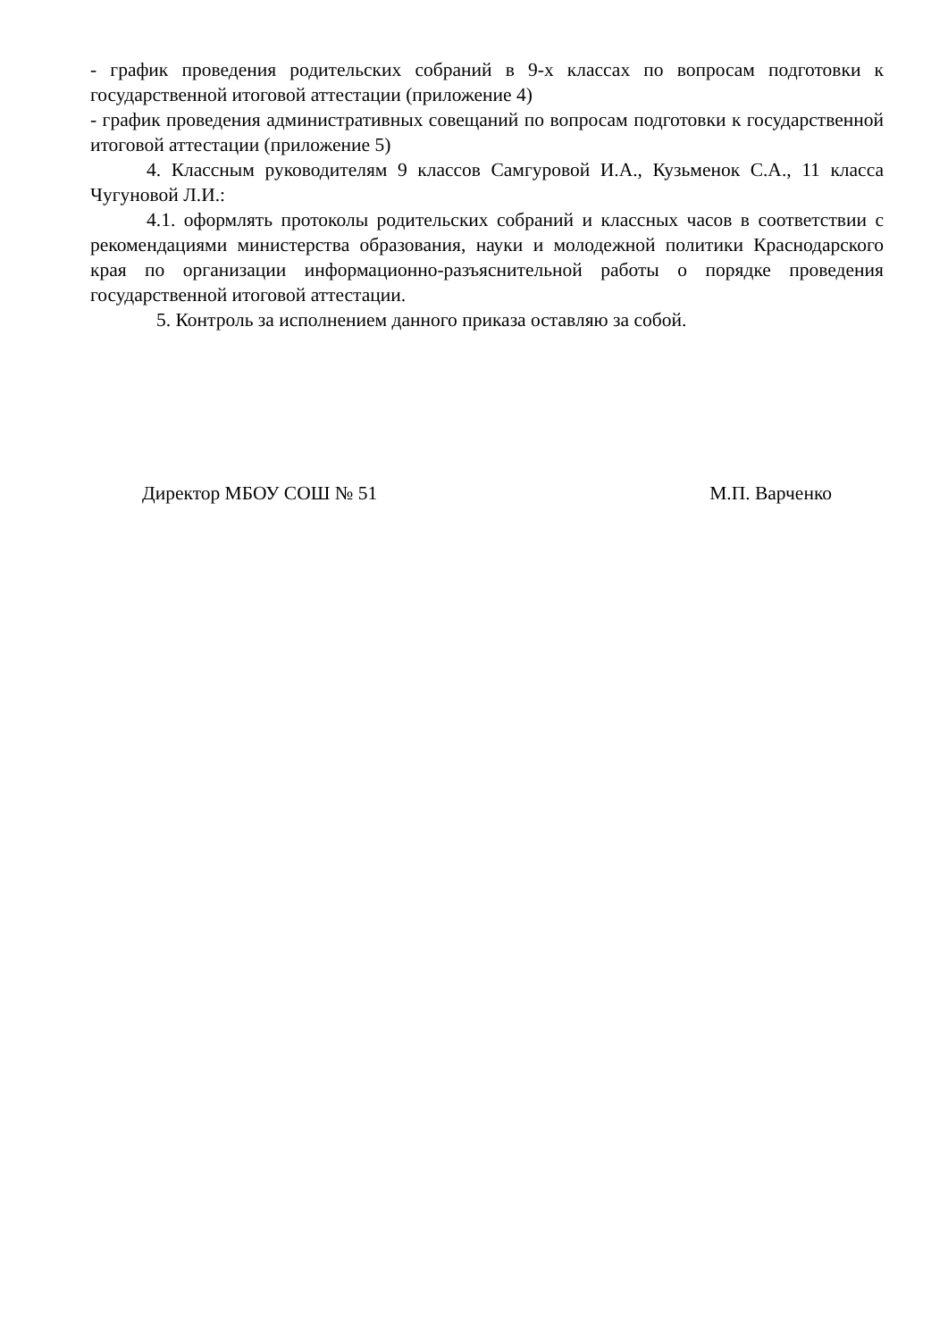- график проведения родительских собраний в 9-х классах по вопросам подготовки к государственной итоговой аттестации (приложение 4)
- график проведения административных совещаний по вопросам подготовки к государственной итоговой аттестации (приложение 5)
4. Классным руководителям 9 классов Самгуровой И.А., Кузьменок С.А., 11 класса Чугуновой Л.И.:
4.1. оформлять протоколы родительских собраний и классных часов в соответствии с рекомендациями министерства образования, науки и молодежной политики Краснодарского края по организации информационно-разъяснительной работы о порядке проведения государственной итоговой аттестации.
5. Контроль за исполнением данного приказа оставляю за собой.
Директор МБОУ СОШ № 51 М.П. Варченко